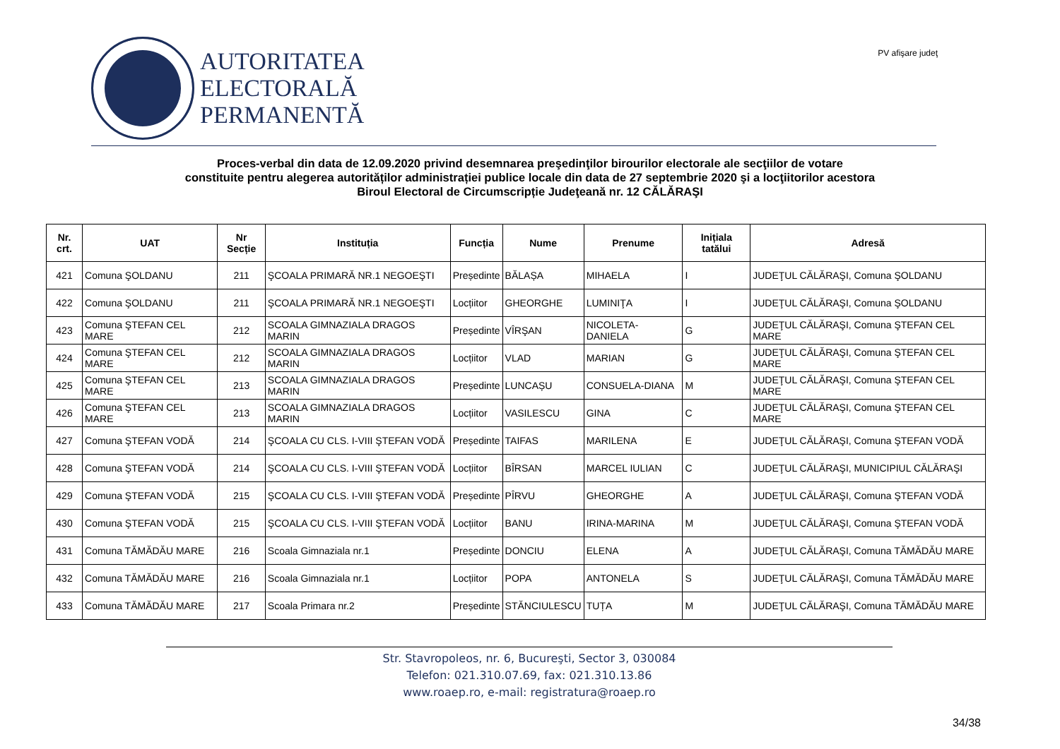AUTORITATEA
ELECTORALĂ
PERMANENTĂ
PV afişare judeţ
Proces-verbal din data de 12.09.2020 privind desemnarea preşedinţilor birourilor electorale ale secţiilor de votare
constituite pentru alegerea autorităților administrației publice locale din data de 27 septembrie 2020 şi a locţiitorilor acestora
Biroul Electoral de Circumscripție Judeţeană nr. 12 CĂLĂRAŞI
| Nr. crt. | UAT | Nr Secție | Instituția | Funcția | Nume | Prenume | Inițiala tatălui | Adresă |
| --- | --- | --- | --- | --- | --- | --- | --- | --- |
| 421 | Comuna ŞOLDANU | 211 | ŞCOALA PRIMARĂ NR.1 NEGOEŞTI | Președinte | BĂLAȘA | MIHAELA | I | JUDEŢUL CĂLĂRAŞI, Comuna ŞOLDANU |
| 422 | Comuna ŞOLDANU | 211 | ŞCOALA PRIMARĂ NR.1 NEGOEŞTI | Locțiitor | GHEORGHE | LUMINIŢA | I | JUDEŢUL CĂLĂRAŞI, Comuna ŞOLDANU |
| 423 | Comuna ŞTEFAN CEL MARE | 212 | SCOALA GIMNAZIALA DRAGOS MARIN | Președinte | VÎRŞAN | NICOLETA-DANIELA | G | JUDEŢUL CĂLĂRAŞI, Comuna ŞTEFAN CEL MARE |
| 424 | Comuna ŞTEFAN CEL MARE | 212 | SCOALA GIMNAZIALA DRAGOS MARIN | Locțiitor | VLAD | MARIAN | G | JUDEŢUL CĂLĂRAŞI, Comuna ŞTEFAN CEL MARE |
| 425 | Comuna ŞTEFAN CEL MARE | 213 | SCOALA GIMNAZIALA DRAGOS MARIN | Președinte | LUNCAȘU | CONSUELA-DIANA | M | JUDEŢUL CĂLĂRAŞI, Comuna ŞTEFAN CEL MARE |
| 426 | Comuna ŞTEFAN CEL MARE | 213 | SCOALA GIMNAZIALA DRAGOS MARIN | Locțiitor | VASILESCU | GINA | C | JUDEŢUL CĂLĂRAŞI, Comuna ŞTEFAN CEL MARE |
| 427 | Comuna ŞTEFAN VODĂ | 214 | ŞCOALA CU CLS. I-VIII ŞTEFAN VODĂ | Președinte | TAIFAS | MARILENA | E | JUDEŢUL CĂLĂRAŞI, Comuna ŞTEFAN VODĂ |
| 428 | Comuna ŞTEFAN VODĂ | 214 | ŞCOALA CU CLS. I-VIII ŞTEFAN VODĂ | Locțiitor | BÎRSAN | MARCEL IULIAN | C | JUDEŢUL CĂLĂRAŞI, MUNICIPIUL CĂLĂRAŞI |
| 429 | Comuna ŞTEFAN VODĂ | 215 | ŞCOALA CU CLS. I-VIII ŞTEFAN VODĂ | Președinte | PÎRVU | GHEORGHE | A | JUDEŢUL CĂLĂRAŞI, Comuna ŞTEFAN VODĂ |
| 430 | Comuna ŞTEFAN VODĂ | 215 | ŞCOALA CU CLS. I-VIII ŞTEFAN VODĂ | Locțiitor | BANU | IRINA-MARINA | M | JUDEŢUL CĂLĂRAŞI, Comuna ŞTEFAN VODĂ |
| 431 | Comuna TĂMĂDĂU MARE | 216 | Scoala Gimnaziala nr.1 | Președinte | DONCIU | ELENA | A | JUDEŢUL CĂLĂRAŞI, Comuna TĂMĂDĂU MARE |
| 432 | Comuna TĂMĂDĂU MARE | 216 | Scoala Gimnaziala nr.1 | Locțiitor | POPA | ANTONELA | S | JUDEŢUL CĂLĂRAŞI, Comuna TĂMĂDĂU MARE |
| 433 | Comuna TĂMĂDĂU MARE | 217 | Scoala Primara nr.2 | Președinte | STĂNCIULESCU | TUȚA | M | JUDEŢUL CĂLĂRAŞI, Comuna TĂMĂDĂU MARE |
Str. Stavropoleos, nr. 6, Bucureşti, Sector 3, 030084
Telefon: 021.310.07.69, fax: 021.310.13.86
www.roaep.ro, e-mail: registratura@roaep.ro
34/38